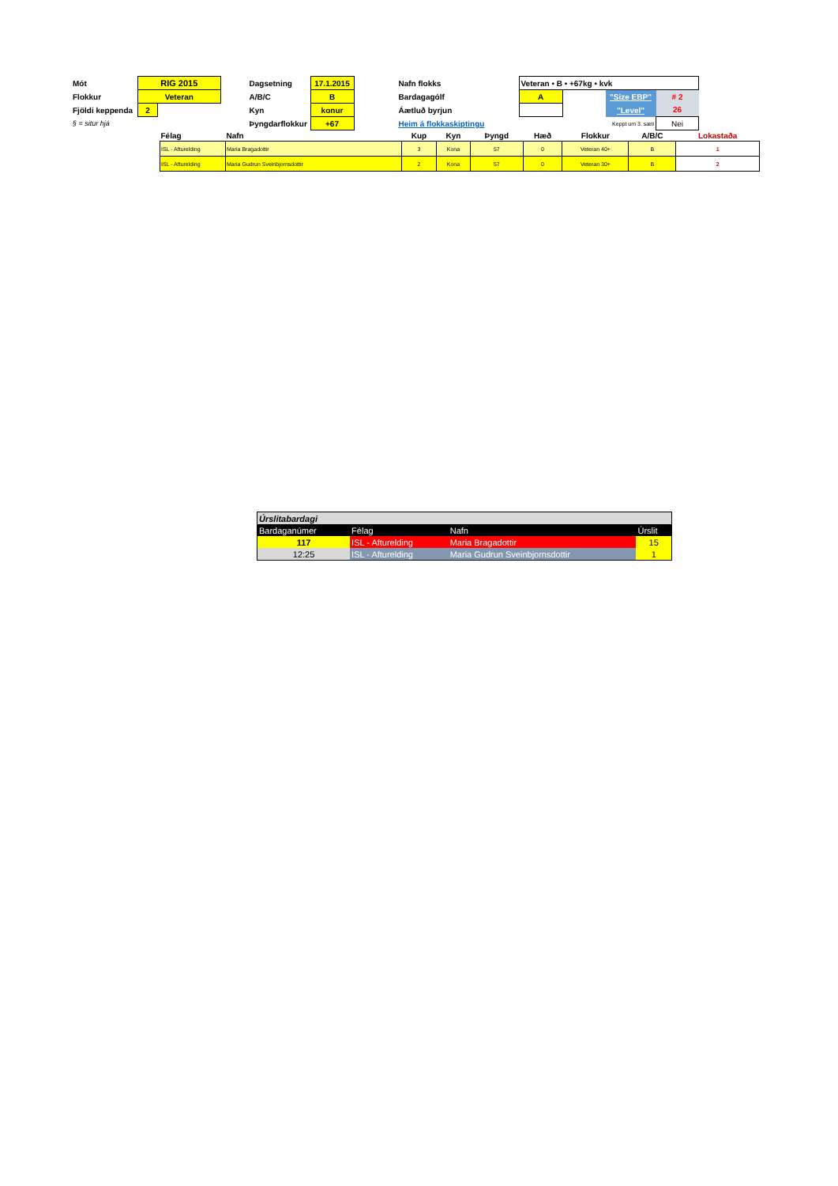| Mót | RIG 2015 | | | Dagsetning | 17.1.2015 | | Nafn flokks | Veteran • B • +67kg • kvk | | | |
| Flokkur | Veteran | | | A/B/C | B | | Bardagagólf | A | | "Size EBP" | # 2 |
| Fjöldi keppenda | 2 | | | Kyn | konur | | Áætluð byrjun | | | "Level" | 26 |
| § = situr hjá | | | | Þyngdarflokkur | +67 | | Heim á flokkaskiptingu | | Keppt um 3. sæti | | Nei |
| Félag | Nafn | Kup | Kyn | Þyngd | Hæð | Flokkur | A/B/C | Lokastaða |
| --- | --- | --- | --- | --- | --- | --- | --- | --- |
| ISL - Afturelding | Maria Bragadottir | 3 | Kona | 57 | 0 | Veteran 40+ | B | 1 |
| ISL - Afturelding | Maria Gudrun Sveinbjornsdottir | 2 | Kona | 57 | 0 | Veteran 30+ | B | 2 |
| Úrslitabardagi | | | |
| Bardaganúmer | Félag | Nafn | Úrslit |
| 117 | ISL - Afturelding | Maria Bragadottir | 15 |
| 12:25 | ISL - Afturelding | Maria Gudrun Sveinbjornsdottir | 1 |